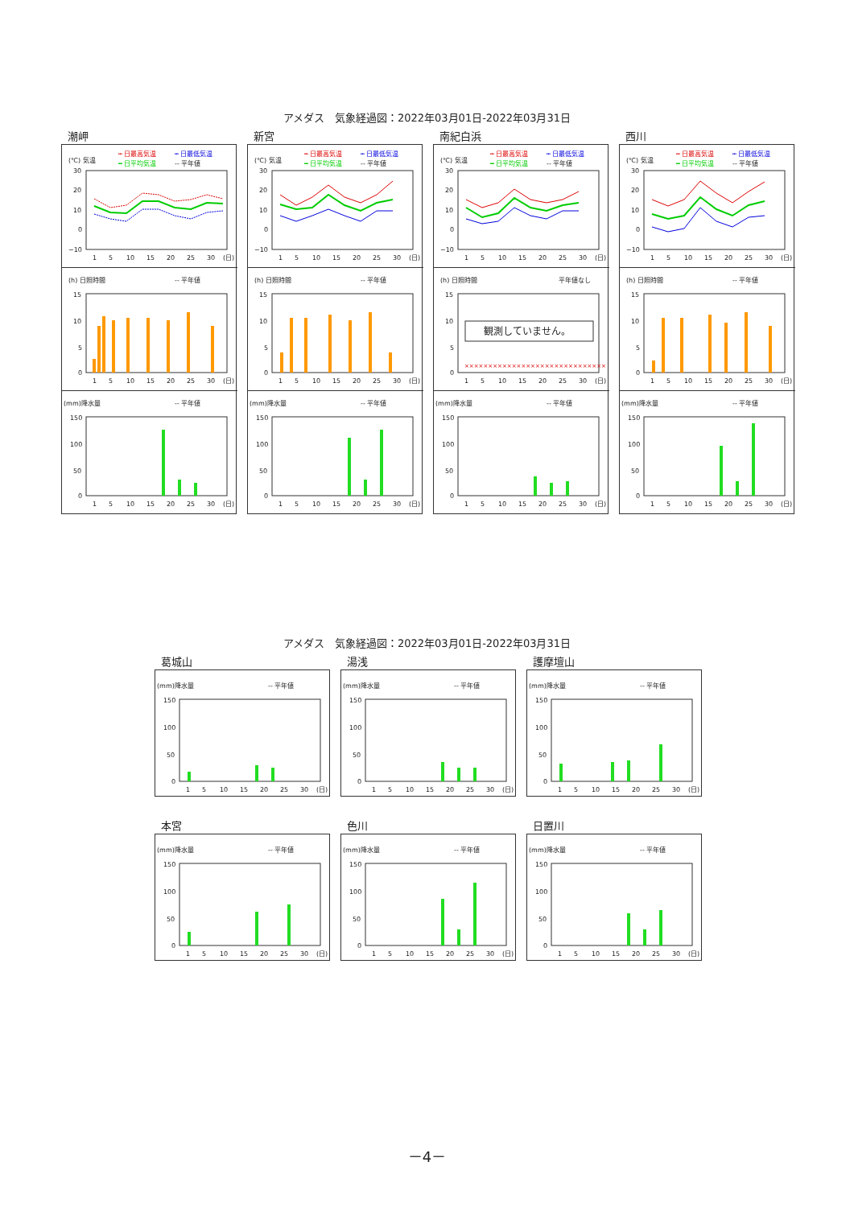アメダス　気象経過図：2022年03月01日-2022年03月31日
潮岬
(℃) 気温
┅ 日最高気温
┅ 日最低気温
━ 日平均気温
-- 平年値
30
20
10
0
−10
1
5
10
15
20
25
30
(日)
(h) 日照時間
-- 平年値
15
10
5
0
1
5
10
15
20
25
30
(日)
(mm)降水量
-- 平年値
150
100
50
0
1
5
10
15
20
25
30
(日)
新宮
(℃) 気温
┅ 日最高気温
┅ 日最低気温
━ 日平均気温
-- 平年値
30
20
10
0
−10
1
5
10
15
20
25
30
(日)
(h) 日照時間
-- 平年値
15
10
5
0
1
5
10
15
20
25
30
(日)
(mm)降水量
-- 平年値
150
100
50
0
1
5
10
15
20
25
30
(日)
南紀白浜
(℃) 気温
┅ 日最高気温
┅ 日最低気温
━ 日平均気温
-- 平年値
30
20
10
0
−10
1
5
10
15
20
25
30
(日)
(h) 日照時間
平年値なし
15
10
5
0
観測していません。
××××××××××××××××××××××××××××××
1
5
10
15
20
25
30
(日)
(mm)降水量
-- 平年値
150
100
50
0
1
5
10
15
20
25
30
(日)
西川
(℃) 気温
┅ 日最高気温
┅ 日最低気温
━ 日平均気温
-- 平年値
30
20
10
0
−10
1
5
10
15
20
25
30
(日)
(h) 日照時間
-- 平年値
15
10
5
0
1
5
10
15
20
25
30
(日)
(mm)降水量
-- 平年値
150
100
50
0
1
5
10
15
20
25
30
(日)
アメダス　気象経過図：2022年03月01日-2022年03月31日
葛城山
(mm)降水量
-- 平年値
150
100
50
0
1
5
10
15
20
25
30
(日)
湯浅
(mm)降水量
-- 平年値
150
100
50
0
1
5
10
15
20
25
30
(日)
護摩壇山
(mm)降水量
-- 平年値
150
100
50
0
1
5
10
15
20
25
30
(日)
本宮
(mm)降水量
-- 平年値
150
100
50
0
1
5
10
15
20
25
30
(日)
色川
(mm)降水量
-- 平年値
150
100
50
0
1
5
10
15
20
25
30
(日)
日置川
(mm)降水量
-- 平年値
150
100
50
0
1
5
10
15
20
25
30
(日)
－4－